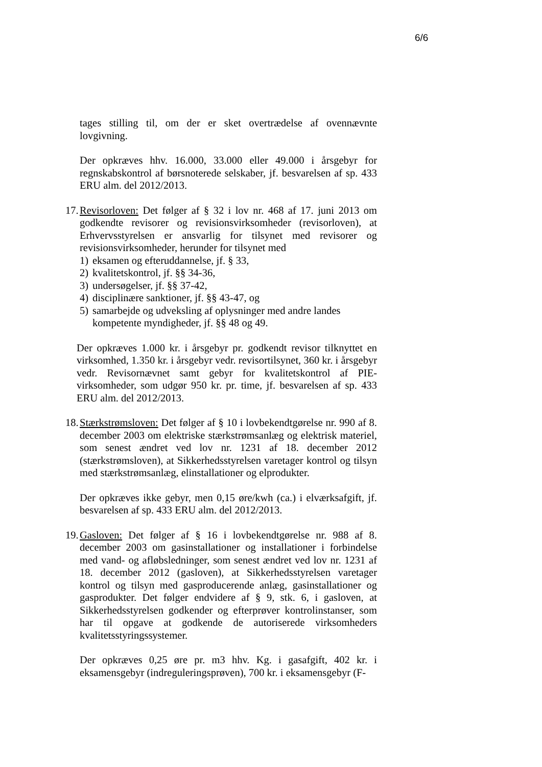6/6
tages stilling til, om der er sket overtrædelse af ovennævnte lovgivning.
Der opkræves hhv. 16.000, 33.000 eller 49.000 i årsgebyr for regnskabskontrol af børsnoterede selskaber, jf. besvarelsen af sp. 433 ERU alm. del 2012/2013.
17.
Revisorloven: Det følger af § 32 i lov nr. 468 af 17. juni 2013 om godkendte revisorer og revisionsvirksomheder (revisorloven), at Erhvervsstyrelsen er ansvarlig for tilsynet med revisorer og revisionsvirksomheder, herunder for tilsynet med
1) eksamen og efteruddannelse, jf. § 33,
2) kvalitetskontrol, jf. §§ 34-36,
3) undersøgelser, jf. §§ 37-42,
4) disciplinære sanktioner, jf. §§ 43-47, og
5) samarbejde og udveksling af oplysninger med andre landes kompetente myndigheder, jf. §§ 48 og 49.
Der opkræves 1.000 kr. i årsgebyr pr. godkendt revisor tilknyttet en virksomhed, 1.350 kr. i årsgebyr vedr. revisortilsynet, 360 kr. i årsgebyr vedr. Revisornævnet samt gebyr for kvalitetskontrol af PIE-virksomheder, som udgør 950 kr. pr. time, jf. besvarelsen af sp. 433 ERU alm. del 2012/2013.
18.
Stærkstrømsloven: Det følger af § 10 i lovbekendtgørelse nr. 990 af 8. december 2003 om elektriske stærkstrømsanlæg og elektrisk materiel, som senest ændret ved lov nr. 1231 af 18. december 2012 (stærkstrømsloven), at Sikkerhedsstyrelsen varetager kontrol og tilsyn med stærkstrømsanlæg, elinstallationer og elprodukter.
Der opkræves ikke gebyr, men 0,15 øre/kwh (ca.) i elværksafgift, jf. besvarelsen af sp. 433 ERU alm. del 2012/2013.
19.
Gasloven: Det følger af § 16 i lovbekendtgørelse nr. 988 af 8. december 2003 om gasinstallationer og installationer i forbindelse med vand- og afløbsledninger, som senest ændret ved lov nr. 1231 af 18. december 2012 (gasloven), at Sikkerhedsstyrelsen varetager kontrol og tilsyn med gasproducerende anlæg, gasinstallationer og gasprodukter. Det følger endvidere af § 9, stk. 6, i gasloven, at Sikkerhedsstyrelsen godkender og efterprøver kontrolinstanser, som har til opgave at godkende de autoriserede virksomheders kvalitetsstyringssystemer.
Der opkræves 0,25 øre pr. m3 hhv. Kg. i gasafgift, 402 kr. i eksamensgebyr (indreguleringsprøven), 700 kr. i eksamensgebyr (F-